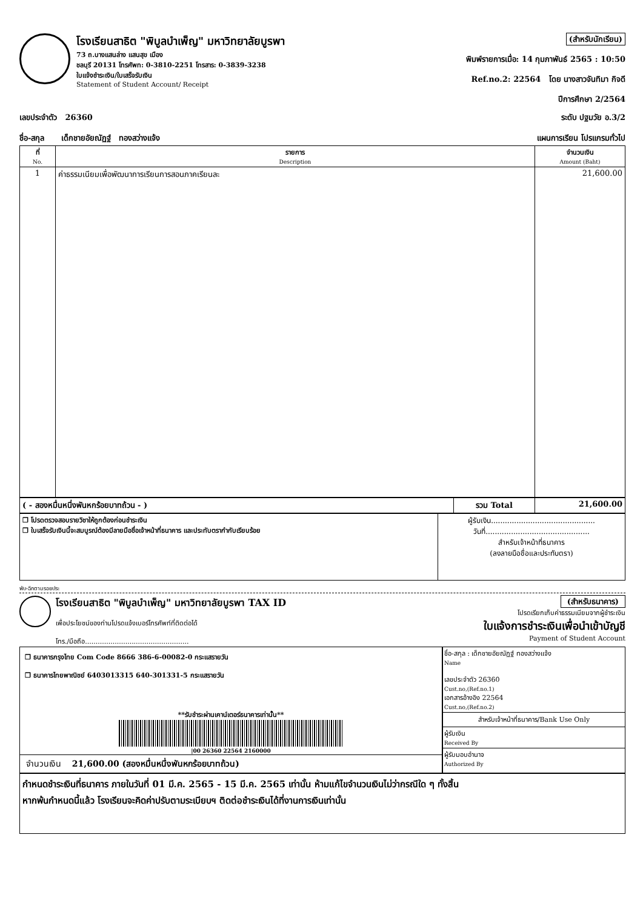โรงเรียนสาธิต "พิบูลบำเพ็ญ" มหาวิทยาลัยบูรพา
73 ถ.บางแสนล่าง แสนสุข เมือง
ชลบุรี 20131 โทรศัพท: 0-3810-2251 โทรสาร: 0-3839-3238
ใบแจ้งชำระเงิน/ใบเสร็จรับเงิน
Statement of Student Account/ Receipt
(สำหรับนักเรียน)
พิมพ์รายการเมื่อ: 14 กุมภาพันธ์ 2565 : 10:50
Ref.no.2: 22564 โดย นางสาวจันทิมา กิจดี
ปีการศึกษา 2/2564
เลขประจำตัว 26360 ระดับ ปฐมวัย อ.3/2
ชื่อ-สกุล เด็กชายอัยณัฏฐ์ ทองสว่างแจ้ง แผนการเรียน โปรแกรมทั่วไป
| ที่ No. | รายการ Description | จำนวนเงิน Amount (Baht) |
| --- | --- | --- |
| 1 | ค่าธรรมเนียมเพื่อพัฒนาการเรียนการสอนภาคเรียนละ | 21,600.00 |
| ( - สองหมื่นหนึ่งพันหกร้อยบาทถ้วน - ) | รวม Total | 21,600.00 |
| ❒ โปรดตรวจสอบรายวิชาให้ถูกต้องก่อนชำระเงิน ❒ ใบเสร็จรับเงินนี้จะสมบูรณ์ต้องมีลายมือชื่อเจ้าหน้าที่ธนาคาร และประทับตรากำกับเรียบร้อย | ผู้รับเงิน............................................. วันที่............................................. สำหรับเจ้าหน้าที่ธนาคาร (ลงลายมือชื่อและประทับตรา) |
พับ-ฉีกตามรอยประ
โรงเรียนสาธิต "พิบูลบำเพ็ญ" มหาวิทยาลัยบูรพา TAX ID
เพื่อประโยชน์ของท่านโปรดแจ้งเบอร์โทรศัพท์ที่ติดต่อได้
โทร./มือถือ.................................................
(สำหรับธนาคาร)
โปรดเรียกเก็บค่าธรรมเนียมจากผู้ชำระเงิน
ใบแจ้งการชำระเงินเพื่อนำเข้าบัญชี
Payment of Student Account
❒ ธนาคารกรุงไทย Com Code 8666 386-6-00082-0 กระแสรายวัน
❒ ธนาคารไทยพาณิชย์ 6403013315 640-301331-5 กระแสรายวัน
**รับชำระผ่านเคาน์เตอร์ธนาคารเท่านั้น**
|00 26360 22564 2160000
จำนวนเงิน 21,600.00 (สองหมื่นหนึ่งพันหกร้อยบาทถ้วน)
ชื่อ-สกุล : เด็กชายอัยณัฏฐ์ ทองสว่างแจ้ง
Name
เลขประจำตัว 26360
Cust.no,(Ref.no.1)
เอกสารอ้างอิง 22564
Cust.no,(Ref.no.2)
สำหรับเจ้าหน้าที่ธนาคาร/Bank Use Only
ผู้รับเงิน
Received By
ผู้รับมอบอำนาจ
Authorized By
กำหนดชำระเงินที่ธนาคาร ภายในวันที่ 01 มี.ค. 2565 - 15 มี.ค. 2565 เท่านั้น ห้ามแก้ไขจำนวนเงินไม่ว่ากรณีใด ๆ ทั้งสิ้น
หากพ้นกำหนดนี้แล้ว โรงเรียนจะคิดค่าปรับตามระเบียบฯ ติดต่อชำระเงินได้ที่งานการเงินเท่านั้น